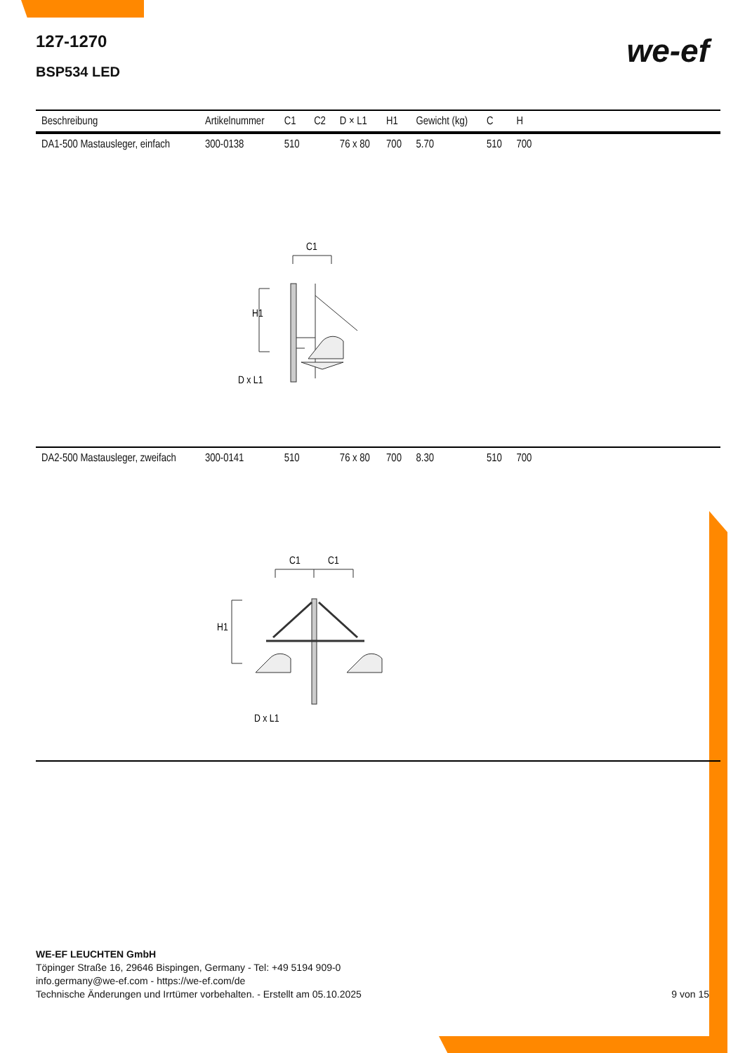we-ef
127-1270
BSP534 LED
| Beschreibung | Artikelnummer | C1 | C2 | D × L1 | H1 | Gewicht (kg) | C | H | |
| --- | --- | --- | --- | --- | --- | --- | --- | --- | --- |
| DA1-500 Mastausleger, einfach | 300-0138 | 510 | | 76 x 80 | 700 | 5.70 | 510 | 700 | |
| C1 H1 D x L1 | | | | | | | | | |
| DA2-500 Mastausleger, zweifach | 300-0141 | 510 | | 76 x 80 | 700 | 8.30 | 510 | 700 | |
| C1 C1 H1 D x L1 | | | | | | | | | |
WE-EF LEUCHTEN GmbH
Töpinger Straße 16, 29646 Bispingen, Germany - Tel: +49 5194 909-0
info.germany@we-ef.com - https://we-ef.com/de
Technische Änderungen und Irrtümer vorbehalten. - Erstellt am 05.10.2025 9 von 15